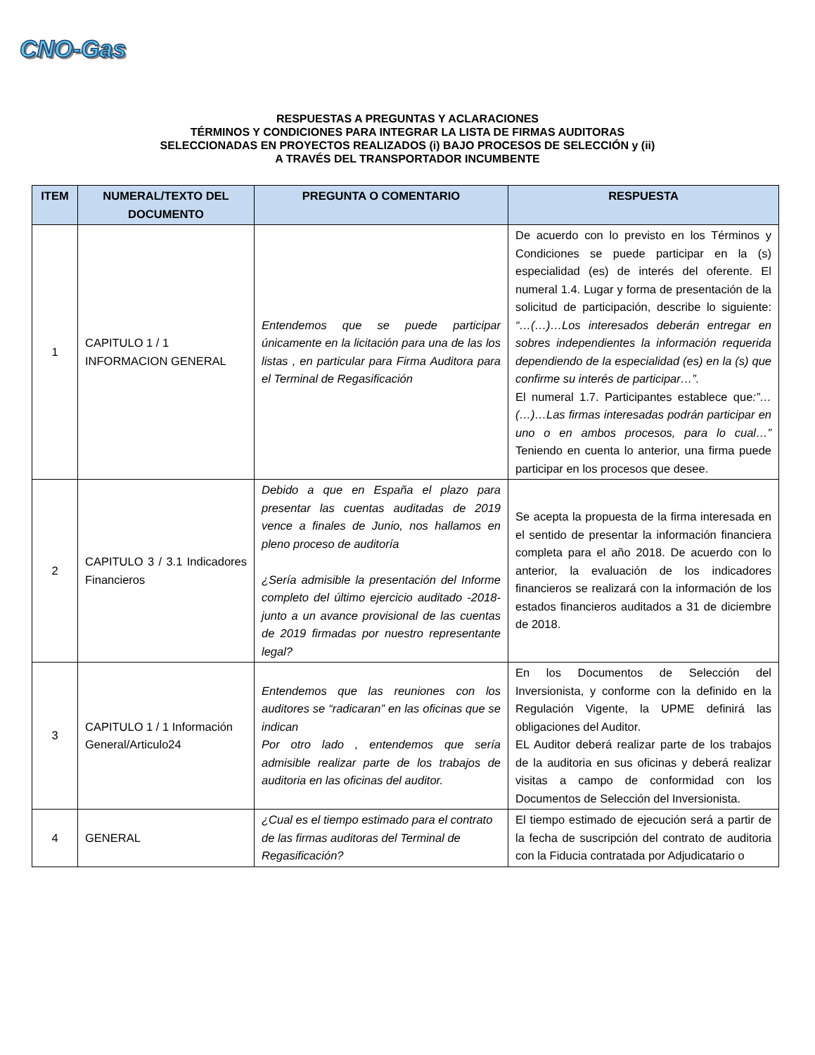CNO-Gas
RESPUESTAS A PREGUNTAS Y ACLARACIONES
TÉRMINOS Y CONDICIONES PARA INTEGRAR LA LISTA DE FIRMAS AUDITORAS
SELECCIONADAS EN PROYECTOS REALIZADOS (i) BAJO PROCESOS DE SELECCIÓN y (ii)
A TRAVÉS DEL TRANSPORTADOR INCUMBENTE
| ITEM | NUMERAL/TEXTO DEL DOCUMENTO | PREGUNTA O COMENTARIO | RESPUESTA |
| --- | --- | --- | --- |
| 1 | CAPITULO 1 / 1 INFORMACION GENERAL | Entendemos que se puede participar únicamente en la licitación para una de las los listas , en particular para Firma Auditora para el Terminal de Regasificación | De acuerdo con lo previsto en los Términos y Condiciones se puede participar en la (s) especialidad (es) de interés del oferente. El numeral 1.4. Lugar y forma de presentación de la solicitud de participación, describe lo siguiente: “…(…)…Los interesados deberán entregar en sobres independientes la información requerida dependiendo de la especialidad (es) en la (s) que confirme su interés de participar…”. El numeral 1.7. Participantes establece que :”…(…)…Las firmas interesadas podrán participar en uno o en ambos procesos, para lo cual…” Teniendo en cuenta lo anterior, una firma puede participar en los procesos que desee. |
| 2 | CAPITULO 3 / 3.1 Indicadores Financieros | Debido a que en España el plazo para presentar las cuentas auditadas de 2019 vence a finales de Junio, nos hallamos en pleno proceso de auditoría ¿Sería admisible la presentación del Informe completo del último ejercicio auditado -2018- junto a un avance provisional de las cuentas de 2019 firmadas por nuestro representante legal? | Se acepta la propuesta de la firma interesada en el sentido de presentar la información financiera completa para el año 2018. De acuerdo con lo anterior, la evaluación de los indicadores financieros se realizará con la información de los estados financieros auditados a 31 de diciembre de 2018. |
| 3 | CAPITULO 1 / 1 Información General/Articulo24 | Entendemos que las reuniones con los auditores se “radicaran” en las oficinas que se indican Por otro lado , entendemos que sería admisible realizar parte de los trabajos de auditoria en las oficinas del auditor. | En los Documentos de Selección del Inversionista, y conforme con la definido en la Regulación Vigente, la UPME definirá las obligaciones del Auditor. EL Auditor deberá realizar parte de los trabajos de la auditoria en sus oficinas y deberá realizar visitas a campo de conformidad con los Documentos de Selección del Inversionista. |
| 4 | GENERAL | ¿Cual es el tiempo estimado para el contrato de las firmas auditoras del Terminal de Regasificación? | El tiempo estimado de ejecución será a partir de la fecha de suscripción del contrato de auditoria con la Fiducia contratada por Adjudicatario o |